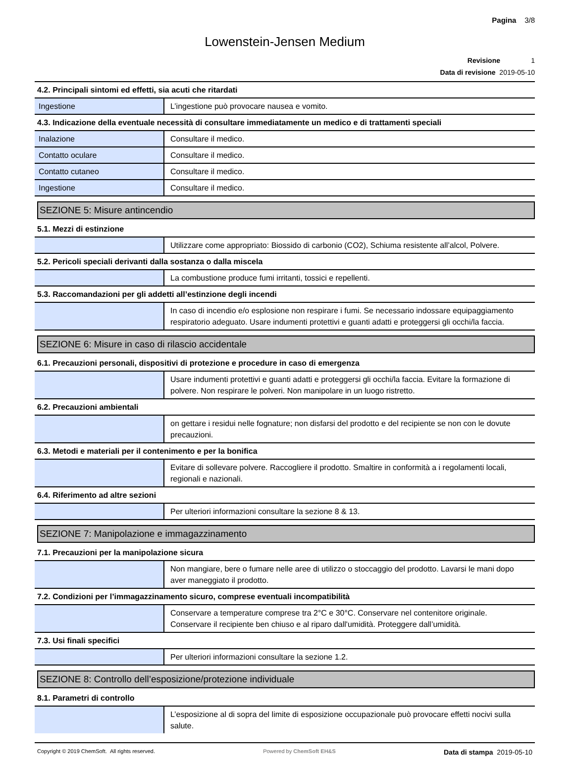Pagina 3/8
Lowenstein-Jensen Medium
Revisione 1
Data di revisione 2019-05-10
4.2. Principali sintomi ed effetti, sia acuti che ritardati
| Ingestione | L’ingestione può provocare nausea e vomito. |
4.3. Indicazione della eventuale necessità di consultare immediatamente un medico e di trattamenti speciali
| Inalazione | Consultare il medico. |
| Contatto oculare | Consultare il medico. |
| Contatto cutaneo | Consultare il medico. |
| Ingestione | Consultare il medico. |
SEZIONE 5: Misure antincendio
5.1. Mezzi di estinzione
| | Utilizzare come appropriato: Biossido di carbonio (CO2), Schiuma resistente all’alcol, Polvere. |
5.2. Pericoli speciali derivanti dalla sostanza o dalla miscela
| | La combustione produce fumi irritanti, tossici e repellenti. |
5.3. Raccomandazioni per gli addetti all’estinzione degli incendi
| | In caso di incendio e/o esplosione non respirare i fumi. Se necessario indossare equipaggiamento respiratorio adeguato. Usare indumenti protettivi e guanti adatti e proteggersi gli occhi/la faccia. |
SEZIONE 6: Misure in caso di rilascio accidentale
6.1. Precauzioni personali, dispositivi di protezione e procedure in caso di emergenza
| | Usare indumenti protettivi e guanti adatti e proteggersi gli occhi/la faccia. Evitare la formazione di polvere. Non respirare le polveri. Non manipolare in un luogo ristretto. |
6.2. Precauzioni ambientali
| | on gettare i residui nelle fognature; non disfarsi del prodotto e del recipiente se non con le dovute precauzioni. |
6.3. Metodi e materiali per il contenimento e per la bonifica
| | Evitare di sollevare polvere. Raccogliere il prodotto. Smaltire in conformità a i regolamenti locali, regionali e nazionali. |
6.4. Riferimento ad altre sezioni
| | Per ulteriori informazioni consultare la sezione 8 & 13. |
SEZIONE 7: Manipolazione e immagazzinamento
7.1. Precauzioni per la manipolazione sicura
| | Non mangiare, bere o fumare nelle aree di utilizzo o stoccaggio del prodotto. Lavarsi le mani dopo aver maneggiato il prodotto. |
7.2. Condizioni per l’immagazzinamento sicuro, comprese eventuali incompatibilità
| | Conservare a temperature comprese tra 2°C e 30°C. Conservare nel contenitore originale. Conservare il recipiente ben chiuso e al riparo dall'umidità. Proteggere dall’umidità. |
7.3. Usi finali specifici
| | Per ulteriori informazioni consultare la sezione 1.2. |
SEZIONE 8: Controllo dell’esposizione/protezione individuale
8.1. Parametri di controllo
| | L’esposizione al di sopra del limite di esposizione occupazionale può provocare effetti nocivi sulla salute. |
Copyright © 2019 ChemSoft. All rights reserved. Powered by ChemSoft EH&S Data di stampa 2019-05-10